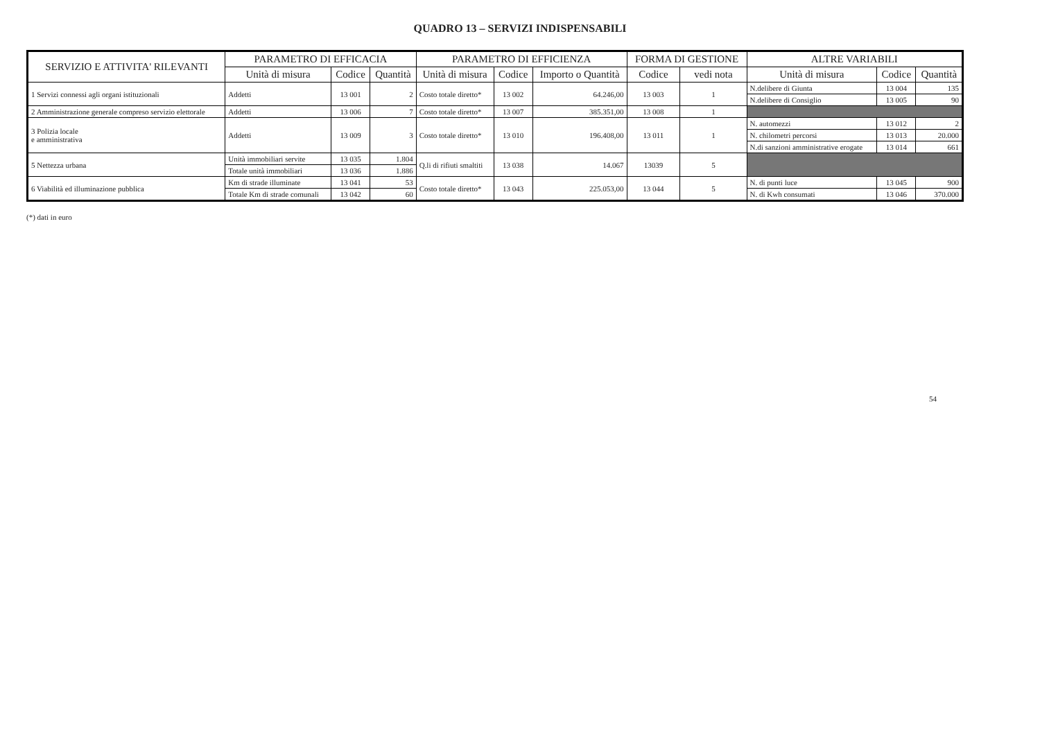QUADRO 13 – SERVIZI INDISPENSABILI
| SERVIZIO E ATTIVITA' RILEVANTI | PARAMETRO DI EFFICACIA | | | PARAMETRO DI EFFICIENZA | | | FORMA DI GESTIONE | | ALTRE VARIABILI | | |
| --- | --- | --- | --- | --- | --- | --- | --- | --- | --- | --- | --- |
| | Unità di misura | Codice | Quantità | Unità di misura | Codice | Importo o Quantità | Codice | vedi nota | Unità di misura | Codice | Quantità |
| 1 Servizi connessi agli organi istituzionali | Addetti | 13 001 | 2 | Costo totale diretto* | 13 002 | 64.246,00 | 13 003 | 1 | N.delibere di Giunta | 13 004 | 135 |
| | | | | | | | | | N.delibere di Consiglio | 13 005 | 90 |
| 2 Amministrazione generale compreso servizio elettorale | Addetti | 13 006 | 7 | Costo totale diretto* | 13 007 | 385.351,00 | 13 008 | 1 | | | |
| 3 Polizia locale e amministrativa | Addetti | 13 009 | 3 | Costo totale diretto* | 13 010 | 196.408,00 | 13 011 | 1 | N. automezzi | 13 012 | 2 |
| | | | | | | | | | N. chilometri percorsi | 13 013 | 20.000 |
| | | | | | | | | | N.di sanzioni amministrative erogate | 13 014 | 661 |
| 5 Nettezza urbana | Unità immobiliari servite | 13 035 | 1.804 | Q.li di rifiuti smaltiti | 13 038 | 14.067 | 13039 | 5 | | | |
| | Totale unità immobiliari | 13 036 | 1.886 | | | | | | | | |
| 6 Viabilità ed illuminazione pubblica | Km di strade illuminate | 13 041 | 53 | Costo totale diretto* | 13 043 | 225.053,00 | 13 044 | 5 | N. di punti luce | 13 045 | 900 |
| | Totale Km di strade comunali | 13 042 | 60 | | | | | | N. di Kwh consumati | 13 046 | 370.000 |
(*) dati in euro
54